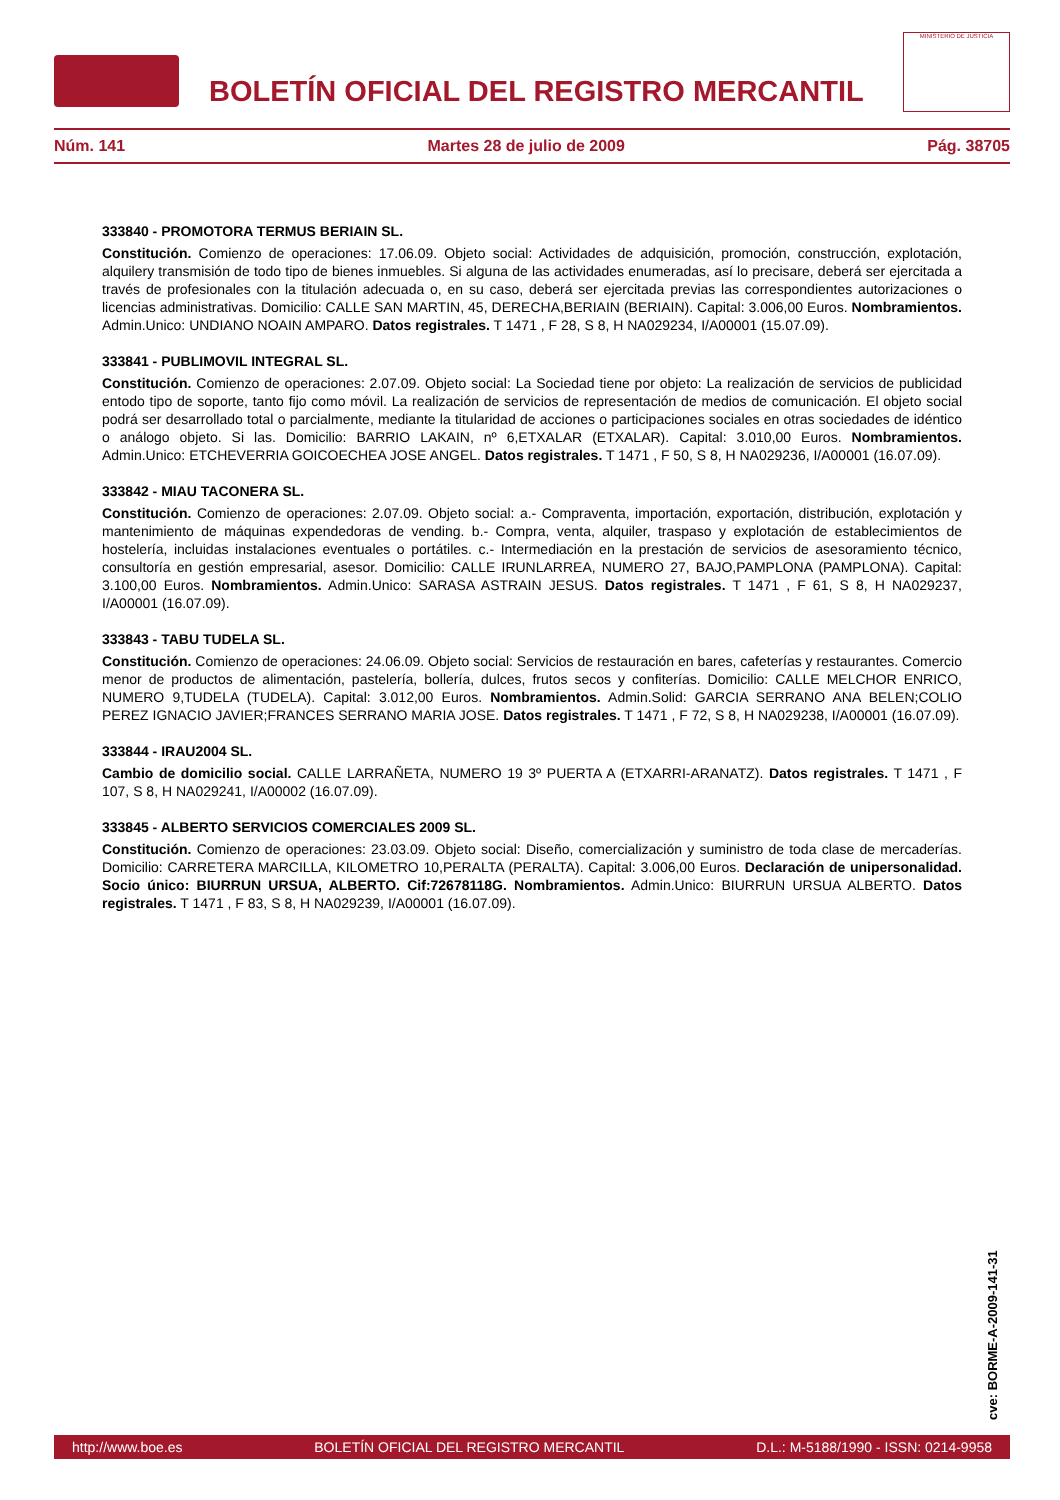BOLETÍN OFICIAL DEL REGISTRO MERCANTIL
MINISTERIO DE JUSTICIA
Núm. 141 Martes 28 de julio de 2009 Pág. 38705
333840 - PROMOTORA TERMUS BERIAIN SL.
Constitución. Comienzo de operaciones: 17.06.09. Objeto social: Actividades de adquisición, promoción, construcción, explotación, alquilery transmisión de todo tipo de bienes inmuebles. Si alguna de las actividades enumeradas, así lo precisare, deberá ser ejercitada a través de profesionales con la titulación adecuada o, en su caso, deberá ser ejercitada previas las correspondientes autorizaciones o licencias administrativas. Domicilio: CALLE SAN MARTIN, 45, DERECHA,BERIAIN (BERIAIN). Capital: 3.006,00 Euros. Nombramientos. Admin.Unico: UNDIANO NOAIN AMPARO. Datos registrales. T 1471 , F 28, S 8, H NA029234, I/A00001 (15.07.09).
333841 - PUBLIMOVIL INTEGRAL SL.
Constitución. Comienzo de operaciones: 2.07.09. Objeto social: La Sociedad tiene por objeto: La realización de servicios de publicidad entodo tipo de soporte, tanto fijo como móvil. La realización de servicios de representación de medios de comunicación. El objeto social podrá ser desarrollado total o parcialmente, mediante la titularidad de acciones o participaciones sociales en otras sociedades de idéntico o análogo objeto. Si las. Domicilio: BARRIO LAKAIN, nº 6,ETXALAR (ETXALAR). Capital: 3.010,00 Euros. Nombramientos. Admin.Unico: ETCHEVERRIA GOICOECHEA JOSE ANGEL. Datos registrales. T 1471 , F 50, S 8, H NA029236, I/A00001 (16.07.09).
333842 - MIAU TACONERA SL.
Constitución. Comienzo de operaciones: 2.07.09. Objeto social: a.- Compraventa, importación, exportación, distribución, explotación y mantenimiento de máquinas expendedoras de vending. b.- Compra, venta, alquiler, traspaso y explotación de establecimientos de hostelería, incluidas instalaciones eventuales o portátiles. c.- Intermediación en la prestación de servicios de asesoramiento técnico, consultoría en gestión empresarial, asesor. Domicilio: CALLE IRUNLARREA, NUMERO 27, BAJO,PAMPLONA (PAMPLONA). Capital: 3.100,00 Euros. Nombramientos. Admin.Unico: SARASA ASTRAIN JESUS. Datos registrales. T 1471 , F 61, S 8, H NA029237, I/A00001 (16.07.09).
333843 - TABU TUDELA SL.
Constitución. Comienzo de operaciones: 24.06.09. Objeto social: Servicios de restauración en bares, cafeterías y restaurantes. Comercio menor de productos de alimentación, pastelería, bollería, dulces, frutos secos y confiterías. Domicilio: CALLE MELCHOR ENRICO, NUMERO 9,TUDELA (TUDELA). Capital: 3.012,00 Euros. Nombramientos. Admin.Solid: GARCIA SERRANO ANA BELEN;COLIO PEREZ IGNACIO JAVIER;FRANCES SERRANO MARIA JOSE. Datos registrales. T 1471 , F 72, S 8, H NA029238, I/A00001 (16.07.09).
333844 - IRAU2004 SL.
Cambio de domicilio social. CALLE LARRAÑETA, NUMERO 19 3º PUERTA A (ETXARRI-ARANATZ). Datos registrales. T 1471 , F 107, S 8, H NA029241, I/A00002 (16.07.09).
333845 - ALBERTO SERVICIOS COMERCIALES 2009 SL.
Constitución. Comienzo de operaciones: 23.03.09. Objeto social: Diseño, comercialización y suministro de toda clase de mercaderías. Domicilio: CARRETERA MARCILLA, KILOMETRO 10,PERALTA (PERALTA). Capital: 3.006,00 Euros. Declaración de unipersonalidad. Socio único: BIURRUN URSUA, ALBERTO. Cif:72678118G. Nombramientos. Admin.Unico: BIURRUN URSUA ALBERTO. Datos registrales. T 1471 , F 83, S 8, H NA029239, I/A00001 (16.07.09).
cve: BORME-A-2009-141-31
http://www.boe.es BOLETÍN OFICIAL DEL REGISTRO MERCANTIL D.L.: M-5188/1990 - ISSN: 0214-9958